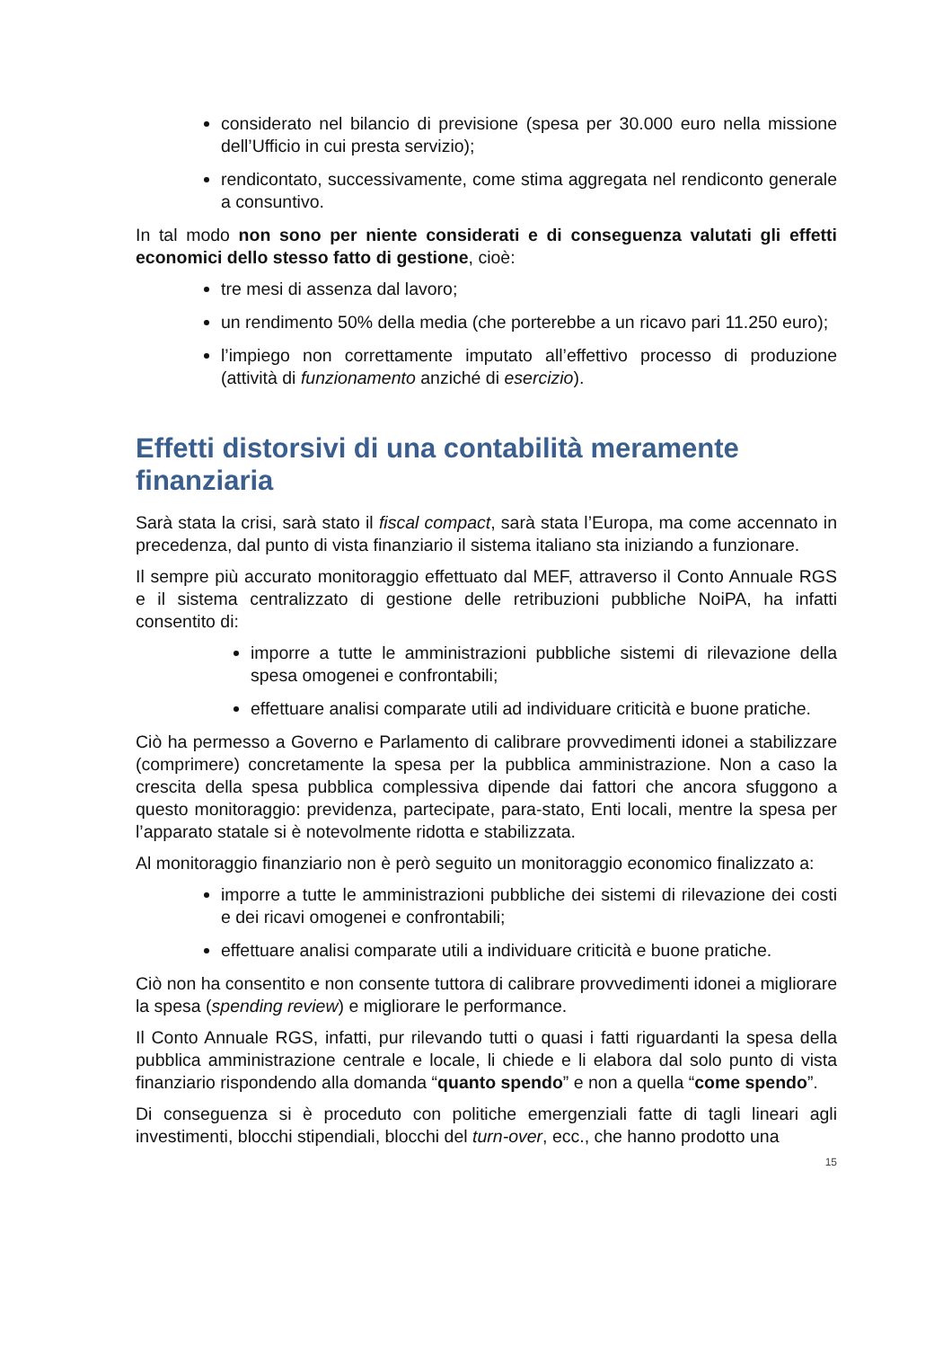considerato nel bilancio di previsione (spesa per 30.000 euro nella missione dell’Ufficio in cui presta servizio);
rendicontato, successivamente, come stima aggregata nel rendiconto generale a consuntivo.
In tal modo non sono per niente considerati e di conseguenza valutati gli effetti economici dello stesso fatto di gestione, cioè:
tre mesi di assenza dal lavoro;
un rendimento 50% della media (che porterebbe a un ricavo pari 11.250 euro);
l’impiego non correttamente imputato all’effettivo processo di produzione (attività di funzionamento anziché di esercizio).
Effetti distorsivi di una contabilità meramente finanziaria
Sarà stata la crisi, sarà stato il fiscal compact, sarà stata l’Europa, ma come accennato in precedenza, dal punto di vista finanziario il sistema italiano sta iniziando a funzionare.
Il sempre più accurato monitoraggio effettuato dal MEF, attraverso il Conto Annuale RGS e il sistema centralizzato di gestione delle retribuzioni pubbliche NoiPA, ha infatti consentito di:
imporre a tutte le amministrazioni pubbliche sistemi di rilevazione della spesa omogenei e confrontabili;
effettuare analisi comparate utili ad individuare criticità e buone pratiche.
Ciò ha permesso a Governo e Parlamento di calibrare provvedimenti idonei a stabilizzare (comprimere) concretamente la spesa per la pubblica amministrazione. Non a caso la crescita della spesa pubblica complessiva dipende dai fattori che ancora sfuggono a questo monitoraggio: previdenza, partecipate, para-stato, Enti locali, mentre la spesa per l’apparato statale si è notevolmente ridotta e stabilizzata.
Al monitoraggio finanziario non è però seguito un monitoraggio economico finalizzato a:
imporre a tutte le amministrazioni pubbliche dei sistemi di rilevazione dei costi e dei ricavi omogenei e confrontabili;
effettuare analisi comparate utili a individuare criticità e buone pratiche.
Ciò non ha consentito e non consente tuttora di calibrare provvedimenti idonei a migliorare la spesa (spending review) e migliorare le performance.
Il Conto Annuale RGS, infatti, pur rilevando tutti o quasi i fatti riguardanti la spesa della pubblica amministrazione centrale e locale, li chiede e li elabora dal solo punto di vista finanziario rispondendo alla domanda “quanto spendo” e non a quella “come spendo”.
Di conseguenza si è proceduto con politiche emergenziali fatte di tagli lineari agli investimenti, blocchi stipendiali, blocchi del turn-over, ecc., che hanno prodotto una
15